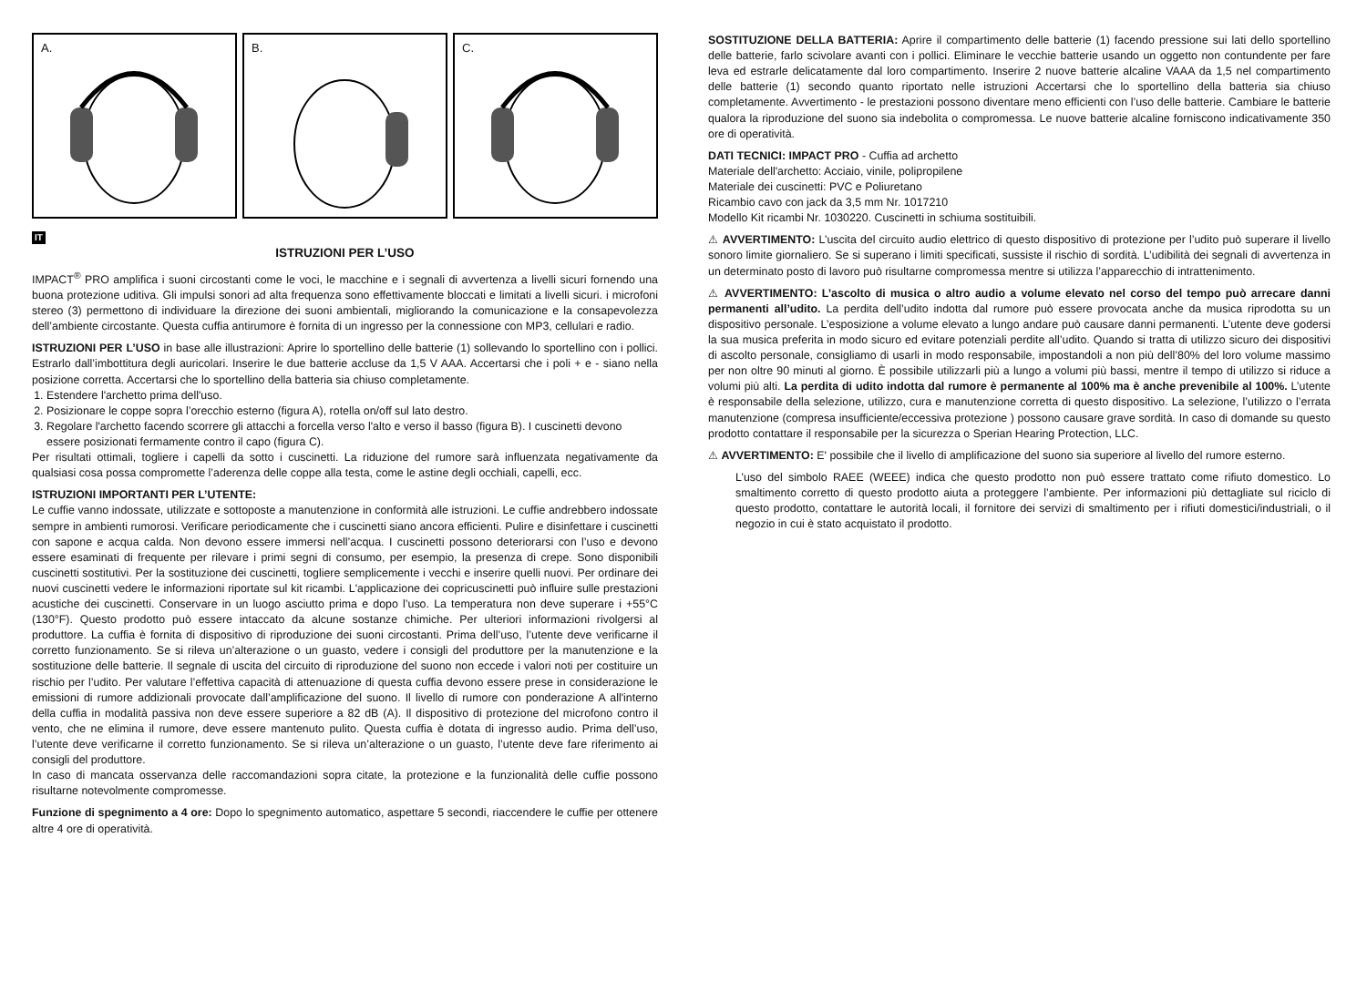A.
B.
C.
IT
ISTRUZIONI PER L’USO
IMPACT<sup>®</sup> PRO amplifica i suoni circostanti come le voci, le macchine e i segnali di avvertenza a livelli sicuri fornendo una buona protezione uditiva. Gli impulsi sonori ad alta frequenza sono effettivamente bloccati e limitati a livelli sicuri. i microfoni stereo (3) permettono di individuare la direzione dei suoni ambientali, migliorando la comunicazione e la consapevolezza dell’ambiente circostante. Questa cuffia antirumore è fornita di un ingresso per la connessione con MP3, cellulari e radio.
ISTRUZIONI PER L’USO in base alle illustrazioni: Aprire lo sportellino delle batterie (1) sollevando lo sportellino con i pollici. Estrarlo dall’imbottitura degli auricolari. Inserire le due batterie accluse da 1,5 V AAA. Accertarsi che i poli + e - siano nella posizione corretta. Accertarsi che lo sportellino della batteria sia chiuso completamente.
1. Estendere l'archetto prima dell'uso.
2. Posizionare le coppe sopra l’orecchio esterno (figura A), rotella on/off sul lato destro.
3. Regolare l'archetto facendo scorrere gli attacchi a forcella verso l'alto e verso il basso (figura B). I cuscinetti devono essere posizionati fermamente contro il capo (figura C).
Per risultati ottimali, togliere i capelli da sotto i cuscinetti. La riduzione del rumore sarà influenzata negativamente da qualsiasi cosa possa compromette l’aderenza delle coppe alla testa, come le astine degli occhiali, capelli, ecc.
ISTRUZIONI IMPORTANTI PER L’UTENTE:
Le cuffie vanno indossate, utilizzate e sottoposte a manutenzione in conformità alle istruzioni. Le cuffie andrebbero indossate sempre in ambienti rumorosi. Verificare periodicamente che i cuscinetti siano ancora efficienti. Pulire e disinfettare i cuscinetti con sapone e acqua calda. Non devono essere immersi nell’acqua. I cuscinetti possono deteriorarsi con l’uso e devono essere esaminati di frequente per rilevare i primi segni di consumo, per esempio, la presenza di crepe. Sono disponibili cuscinetti sostitutivi. Per la sostituzione dei cuscinetti, togliere semplicemente i vecchi e inserire quelli nuovi. Per ordinare dei nuovi cuscinetti vedere le informazioni riportate sul kit ricambi. L'applicazione dei copricuscinetti può influire sulle prestazioni acustiche dei cuscinetti. Conservare in un luogo asciutto prima e dopo l’uso. La temperatura non deve superare i +55°C (130°F). Questo prodotto può essere intaccato da alcune sostanze chimiche. Per ulteriori informazioni rivolgersi al produttore. La cuffia è fornita di dispositivo di riproduzione dei suoni circostanti. Prima dell’uso, l’utente deve verificarne il corretto funzionamento. Se si rileva un’alterazione o un guasto, vedere i consigli del produttore per la manutenzione e la sostituzione delle batterie. Il segnale di uscita del circuito di riproduzione del suono non eccede i valori noti per costituire un rischio per l’udito. Per valutare l’effettiva capacità di attenuazione di questa cuffia devono essere prese in considerazione le emissioni di rumore addizionali provocate dall’amplificazione del suono. Il livello di rumore con ponderazione A all'interno della cuffia in modalità passiva non deve essere superiore a 82 dB (A). Il dispositivo di protezione del microfono contro il vento, che ne elimina il rumore, deve essere mantenuto pulito. Questa cuffia è dotata di ingresso audio. Prima dell’uso, l’utente deve verificarne il corretto funzionamento. Se si rileva un’alterazione o un guasto, l’utente deve fare riferimento ai consigli del produttore.
In caso di mancata osservanza delle raccomandazioni sopra citate, la protezione e la funzionalità delle cuffie possono risultarne notevolmente compromesse.
Funzione di spegnimento a 4 ore: Dopo lo spegnimento automatico, aspettare 5 secondi, riaccendere le cuffie per ottenere altre 4 ore di operatività.
SOSTITUZIONE DELLA BATTERIA: Aprire il compartimento delle batterie (1) facendo pressione sui lati dello sportellino delle batterie, farlo scivolare avanti con i pollici. Eliminare le vecchie batterie usando un oggetto non contundente per fare leva ed estrarle delicatamente dal loro compartimento. Inserire 2 nuove batterie alcaline VAAA da 1,5 nel compartimento delle batterie (1) secondo quanto riportato nelle istruzioni Accertarsi che lo sportellino della batteria sia chiuso completamente. Avvertimento - le prestazioni possono diventare meno efficienti con l’uso delle batterie. Cambiare le batterie qualora la riproduzione del suono sia indebolita o compromessa. Le nuove batterie alcaline forniscono indicativamente 350 ore di operatività.
DATI TECNICI: IMPACT PRO - Cuffia ad archetto
Materiale dell'archetto: Acciaio, vinile, polipropilene
Materiale dei cuscinetti: PVC e Poliuretano
Ricambio cavo con jack da 3,5 mm Nr. 1017210
Modello Kit ricambi Nr. 1030220. Cuscinetti in schiuma sostituibili.
⚠ AVVERTIMENTO: L’uscita del circuito audio elettrico di questo dispositivo di protezione per l’udito può superare il livello sonoro limite giornaliero. Se si superano i limiti specificati, sussiste il rischio di sordità. L’udibilità dei segnali di avvertenza in un determinato posto di lavoro può risultarne compromessa mentre si utilizza l’apparecchio di intrattenimento.
⚠ AVVERTIMENTO: L’ascolto di musica o altro audio a volume elevato nel corso del tempo può arrecare danni permanenti all’udito. La perdita dell’udito indotta dal rumore può essere provocata anche da musica riprodotta su un dispositivo personale. L’esposizione a volume elevato a lungo andare può causare danni permanenti. L’utente deve godersi la sua musica preferita in modo sicuro ed evitare potenziali perdite all’udito. Quando si tratta di utilizzo sicuro dei dispositivi di ascolto personale, consigliamo di usarli in modo responsabile, impostandoli a non più dell’80% del loro volume massimo per non oltre 90 minuti al giorno. È possibile utilizzarli più a lungo a volumi più bassi, mentre il tempo di utilizzo si riduce a volumi più alti. La perdita di udito indotta dal rumore è permanente al 100% ma è anche prevenibile al 100%. L’utente è responsabile della selezione, utilizzo, cura e manutenzione corretta di questo dispositivo. La selezione, l’utilizzo o l’errata manutenzione (compresa insufficiente/eccessiva protezione ) possono causare grave sordità. In caso di domande su questo prodotto contattare il responsabile per la sicurezza o Sperian Hearing Protection, LLC.
⚠ AVVERTIMENTO: E' possibile che il livello di amplificazione del suono sia superiore al livello del rumore esterno.
L’uso del simbolo RAEE (WEEE) indica che questo prodotto non può essere trattato come rifiuto domestico. Lo smaltimento corretto di questo prodotto aiuta a proteggere l’ambiente. Per informazioni più dettagliate sul riciclo di questo prodotto, contattare le autorità locali, il fornitore dei servizi di smaltimento per i rifiuti domestici/industriali, o il negozio in cui è stato acquistato il prodotto.